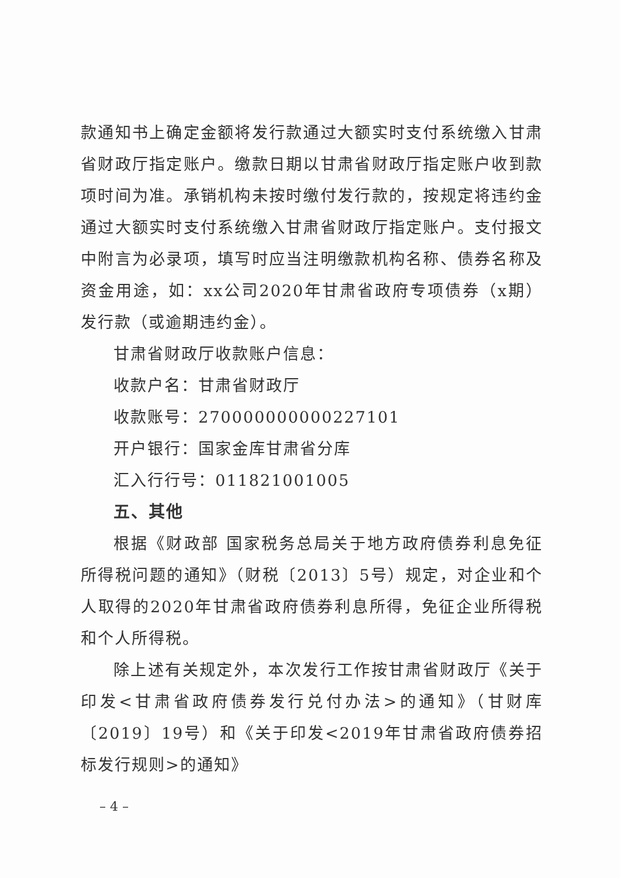款通知书上确定金额将发行款通过大额实时支付系统缴入甘肃省财政厅指定账户。缴款日期以甘肃省财政厅指定账户收到款项时间为准。承销机构未按时缴付发行款的，按规定将违约金通过大额实时支付系统缴入甘肃省财政厅指定账户。支付报文中附言为必录项，填写时应当注明缴款机构名称、债券名称及资金用途，如：xx公司2020年甘肃省政府专项债券（x期）发行款（或逾期违约金）。
甘肃省财政厅收款账户信息：
收款户名：甘肃省财政厅
收款账号：270000000000227101
开户银行：国家金库甘肃省分库
汇入行行号：011821001005
五、其他
根据《财政部 国家税务总局关于地方政府债券利息免征所得税问题的通知》（财税〔2013〕5号）规定，对企业和个人取得的2020年甘肃省政府债券利息所得，免征企业所得税和个人所得税。
除上述有关规定外，本次发行工作按甘肃省财政厅《关于印发<甘肃省政府债券发行兑付办法>的通知》（甘财库〔2019〕19号）和《关于印发<2019年甘肃省政府债券招标发行规则>的通知》
– 4 –